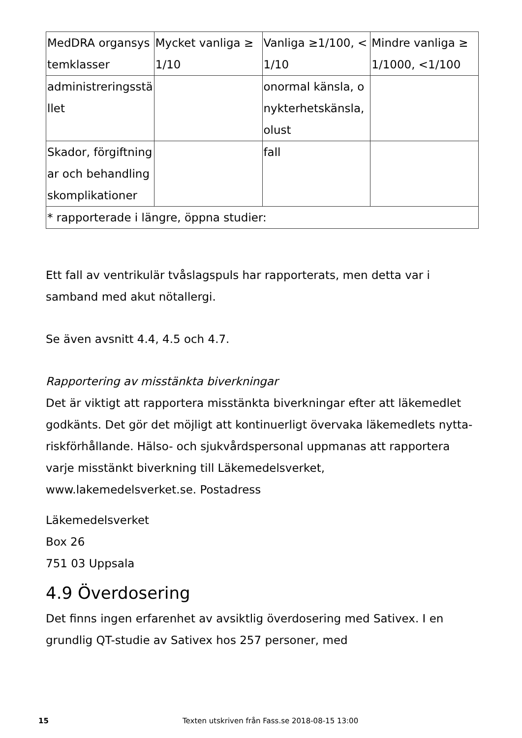| MedDRA organsystemklasser | Mycket vanliga ≥1/10 | Vanliga ≥1/100, <1/10 | Mindre vanliga ≥1/1000, <1/100 |
| --- | --- | --- | --- |
| administreringsstället | | onormal känsla, onykterhetskänsla, olust | |
| Skador, förgiftningar och behandlingskomplikationer | | fall | |
| * rapporterade i längre, öppna studier: | | | |
Ett fall av ventrikulär tvåslagspuls har rapporterats, men detta var i samband med akut nötallergi.
Se även avsnitt 4.4, 4.5 och 4.7.
Rapportering av misstänkta biverkningar
Det är viktigt att rapportera misstänkta biverkningar efter att läkemedlet godkänts. Det gör det möjligt att kontinuerligt övervaka läkemedlets nytta-riskförhållande. Hälso- och sjukvårdspersonal uppmanas att rapportera varje misstänkt biverkning till Läkemedelsverket, www.lakemedelsverket.se. Postadress
Läkemedelsverket
Box 26
751 03 Uppsala
4.9 Överdosering
Det finns ingen erfarenhet av avsiktlig överdosering med Sativex. I en grundlig QT-studie av Sativex hos 257 personer, med
15 Texten utskriven från Fass.se 2018-08-15 13:00